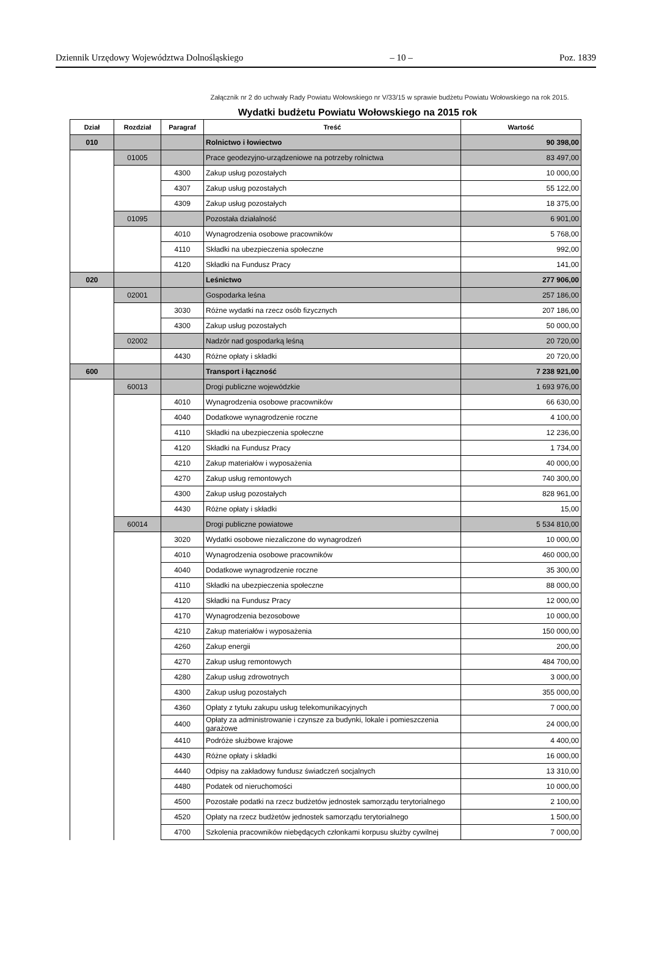Dziennik Urzędowy Województwa Dolnośląskiego – 10 – Poz. 1839
Załącznik nr 2 do uchwały Rady Powiatu Wołowskiego nr V/33/15 w sprawie budżetu Powiatu Wołowskiego na rok 2015.
Wydatki budżetu Powiatu Wołowskiego na 2015 rok
| Dział | Rozdział | Paragraf | Treść | Wartość |
| --- | --- | --- | --- | --- |
| 010 | | | Rolnictwo i łowiectwo | 90 398,00 |
| | 01005 | | Prace geodezyjno-urządzeniowe na potrzeby rolnictwa | 83 497,00 |
| | | 4300 | Zakup usług pozostałych | 10 000,00 |
| | | 4307 | Zakup usług pozostałych | 55 122,00 |
| | | 4309 | Zakup usług pozostałych | 18 375,00 |
| | 01095 | | Pozostała działalność | 6 901,00 |
| | | 4010 | Wynagrodzenia osobowe pracowników | 5 768,00 |
| | | 4110 | Składki na ubezpieczenia społeczne | 992,00 |
| | | 4120 | Składki na Fundusz Pracy | 141,00 |
| 020 | | | Leśnictwo | 277 906,00 |
| | 02001 | | Gospodarka leśna | 257 186,00 |
| | | 3030 | Różne wydatki na rzecz osób fizycznych | 207 186,00 |
| | | 4300 | Zakup usług pozostałych | 50 000,00 |
| | 02002 | | Nadzór nad gospodarką leśną | 20 720,00 |
| | | 4430 | Różne opłaty i składki | 20 720,00 |
| 600 | | | Transport i łączność | 7 238 921,00 |
| | 60013 | | Drogi publiczne wojewódzkie | 1 693 976,00 |
| | | 4010 | Wynagrodzenia osobowe pracowników | 66 630,00 |
| | | 4040 | Dodatkowe wynagrodzenie roczne | 4 100,00 |
| | | 4110 | Składki na ubezpieczenia społeczne | 12 236,00 |
| | | 4120 | Składki na Fundusz Pracy | 1 734,00 |
| | | 4210 | Zakup materiałów i wyposażenia | 40 000,00 |
| | | 4270 | Zakup usług remontowych | 740 300,00 |
| | | 4300 | Zakup usług pozostałych | 828 961,00 |
| | | 4430 | Różne opłaty i składki | 15,00 |
| | 60014 | | Drogi publiczne powiatowe | 5 534 810,00 |
| | | 3020 | Wydatki osobowe niezaliczone do wynagrodzeń | 10 000,00 |
| | | 4010 | Wynagrodzenia osobowe pracowników | 460 000,00 |
| | | 4040 | Dodatkowe wynagrodzenie roczne | 35 300,00 |
| | | 4110 | Składki na ubezpieczenia społeczne | 88 000,00 |
| | | 4120 | Składki na Fundusz Pracy | 12 000,00 |
| | | 4170 | Wynagrodzenia bezosobowe | 10 000,00 |
| | | 4210 | Zakup materiałów i wyposażenia | 150 000,00 |
| | | 4260 | Zakup energii | 200,00 |
| | | 4270 | Zakup usług remontowych | 484 700,00 |
| | | 4280 | Zakup usług zdrowotnych | 3 000,00 |
| | | 4300 | Zakup usług pozostałych | 355 000,00 |
| | | 4360 | Opłaty z tytułu zakupu usług telekomunikacyjnych | 7 000,00 |
| | | 4400 | Opłaty za administrowanie i czynsze za budynki, lokale i pomieszczenia garażowe | 24 000,00 |
| | | 4410 | Podróże służbowe krajowe | 4 400,00 |
| | | 4430 | Różne opłaty i składki | 16 000,00 |
| | | 4440 | Odpisy na zakładowy fundusz świadczeń socjalnych | 13 310,00 |
| | | 4480 | Podatek od nieruchomości | 10 000,00 |
| | | 4500 | Pozostałe podatki na rzecz budżetów jednostek samorządu terytorialnego | 2 100,00 |
| | | 4520 | Opłaty na rzecz budżetów jednostek samorządu terytorialnego | 1 500,00 |
| | | 4700 | Szkolenia pracowników niebędących członkami korpusu służby cywilnej | 7 000,00 |